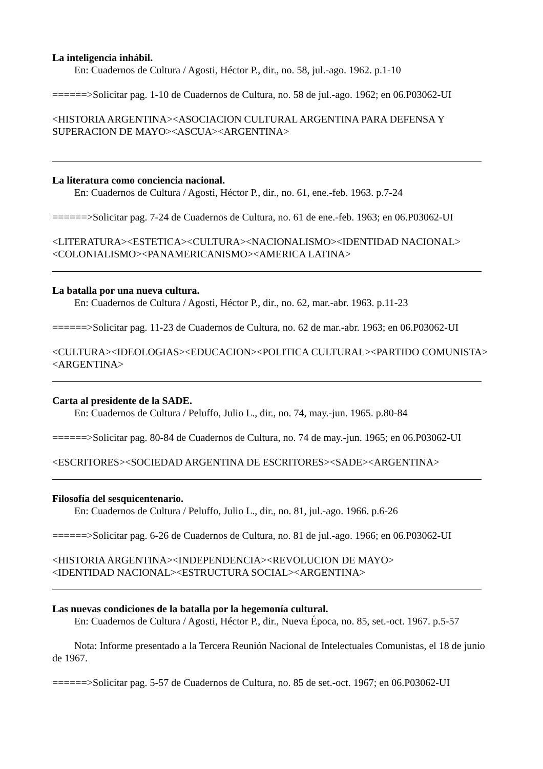La inteligencia inhábil.
En: Cuadernos de Cultura / Agosti, Héctor P., dir., no. 58, jul.-ago. 1962. p.1-10
======>Solicitar pag. 1-10 de Cuadernos de Cultura, no. 58 de jul.-ago. 1962; en 06.P03062-UI
<HISTORIA ARGENTINA><ASOCIACION CULTURAL ARGENTINA PARA DEFENSA Y SUPERACION DE MAYO><ASCUA><ARGENTINA>
La literatura como conciencia nacional.
En: Cuadernos de Cultura / Agosti, Héctor P., dir., no. 61, ene.-feb. 1963. p.7-24
======>Solicitar pag. 7-24 de Cuadernos de Cultura, no. 61 de ene.-feb. 1963; en 06.P03062-UI
<LITERATURA><ESTETICA><CULTURA><NACIONALISMO><IDENTIDAD NACIONAL><COLONIALISMO><PANAMERICANISMO><AMERICA LATINA>
La batalla por una nueva cultura.
En: Cuadernos de Cultura / Agosti, Héctor P., dir., no. 62, mar.-abr. 1963. p.11-23
======>Solicitar pag. 11-23 de Cuadernos de Cultura, no. 62 de mar.-abr. 1963; en 06.P03062-UI
<CULTURA><IDEOLOGIAS><EDUCACION><POLITICA CULTURAL><PARTIDO COMUNISTA><ARGENTINA>
Carta al presidente de la SADE.
En: Cuadernos de Cultura / Peluffo, Julio L., dir., no. 74, may.-jun. 1965. p.80-84
======>Solicitar pag. 80-84 de Cuadernos de Cultura, no. 74 de may.-jun. 1965; en 06.P03062-UI
<ESCRITORES><SOCIEDAD ARGENTINA DE ESCRITORES><SADE><ARGENTINA>
Filosofía del sesquicentenario.
En: Cuadernos de Cultura / Peluffo, Julio L., dir., no. 81, jul.-ago. 1966. p.6-26
======>Solicitar pag. 6-26 de Cuadernos de Cultura, no. 81 de jul.-ago. 1966; en 06.P03062-UI
<HISTORIA ARGENTINA><INDEPENDENCIA><REVOLUCION DE MAYO>
<IDENTIDAD NACIONAL><ESTRUCTURA SOCIAL><ARGENTINA>
Las nuevas condiciones de la batalla por la hegemonía cultural.
En: Cuadernos de Cultura / Agosti, Héctor P., dir., Nueva Época, no. 85, set.-oct. 1967. p.5-57
Nota: Informe presentado a la Tercera Reunión Nacional de Intelectuales Comunistas, el 18 de junio de 1967.
======>Solicitar pag. 5-57 de Cuadernos de Cultura, no. 85 de set.-oct. 1967; en 06.P03062-UI